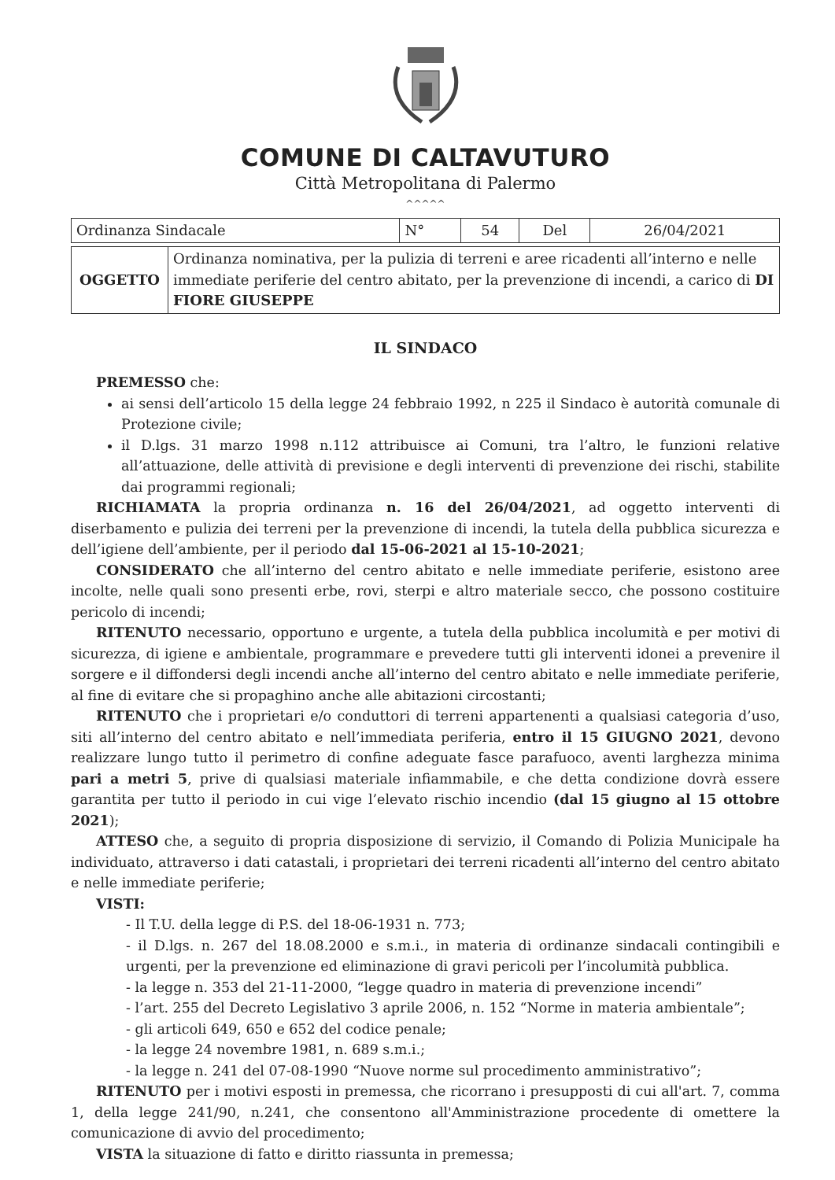COMUNE DI CALTAVUTURO
Città Metropolitana di Palermo
^^^^^
| Ordinanza Sindacale | N° | 54 | Del | 26/04/2021 |
| OGGETTO | Ordinanza nominativa, per la pulizia di terreni e aree ricadenti all’interno e nelle immediate periferie del centro abitato, per la prevenzione di incendi, a carico di DI FIORE GIUSEPPE |
IL SINDACO
PREMESSO che:
ai sensi dell’articolo 15 della legge 24 febbraio 1992, n 225 il Sindaco è autorità comunale di Protezione civile;
il D.lgs. 31 marzo 1998 n.112 attribuisce ai Comuni, tra l’altro, le funzioni relative all’attuazione, delle attività di previsione e degli interventi di prevenzione dei rischi, stabilite dai programmi regionali;
RICHIAMATA la propria ordinanza n. 16 del 26/04/2021, ad oggetto interventi di diserbamento e pulizia dei terreni per la prevenzione di incendi, la tutela della pubblica sicurezza e dell’igiene dell’ambiente, per il periodo dal 15-06-2021 al 15-10-2021;
CONSIDERATO che all’interno del centro abitato e nelle immediate periferie, esistono aree incolte, nelle quali sono presenti erbe, rovi, sterpi e altro materiale secco, che possono costituire pericolo di incendi;
RITENUTO necessario, opportuno e urgente, a tutela della pubblica incolumità e per motivi di sicurezza, di igiene e ambientale, programmare e prevedere tutti gli interventi idonei a prevenire il sorgere e il diffondersi degli incendi anche all’interno del centro abitato e nelle immediate periferie, al fine di evitare che si propaghino anche alle abitazioni circostanti;
RITENUTO che i proprietari e/o conduttori di terreni appartenenti a qualsiasi categoria d’uso, siti all’interno del centro abitato e nell’immediata periferia, entro il 15 GIUGNO 2021, devono realizzare lungo tutto il perimetro di confine adeguate fasce parafuoco, aventi larghezza minima pari a metri 5, prive di qualsiasi materiale infiammabile, e che detta condizione dovrà essere garantita per tutto il periodo in cui vige l’elevato rischio incendio (dal 15 giugno al 15 ottobre 2021);
ATTESO che, a seguito di propria disposizione di servizio, il Comando di Polizia Municipale ha individuato, attraverso i dati catastali, i proprietari dei terreni ricadenti all’interno del centro abitato e nelle immediate periferie;
VISTI:
- Il T.U. della legge di P.S. del 18-06-1931 n. 773;
- il D.lgs. n. 267 del 18.08.2000 e s.m.i., in materia di ordinanze sindacali contingibili e urgenti, per la prevenzione ed eliminazione di gravi pericoli per l’incolumità pubblica.
- la legge n. 353 del 21-11-2000, “legge quadro in materia di prevenzione incendi”
- l’art. 255 del Decreto Legislativo 3 aprile 2006, n. 152 “Norme in materia ambientale”;
- gli articoli 649, 650 e 652 del codice penale;
- la legge 24 novembre 1981, n. 689 s.m.i.;
- la legge n. 241 del 07-08-1990 “Nuove norme sul procedimento amministrativo”;
RITENUTO per i motivi esposti in premessa, che ricorrano i presupposti di cui all'art. 7, comma 1, della legge 241/90, n.241, che consentono all'Amministrazione procedente di omettere la comunicazione di avvio del procedimento;
VISTA la situazione di fatto e diritto riassunta in premessa;